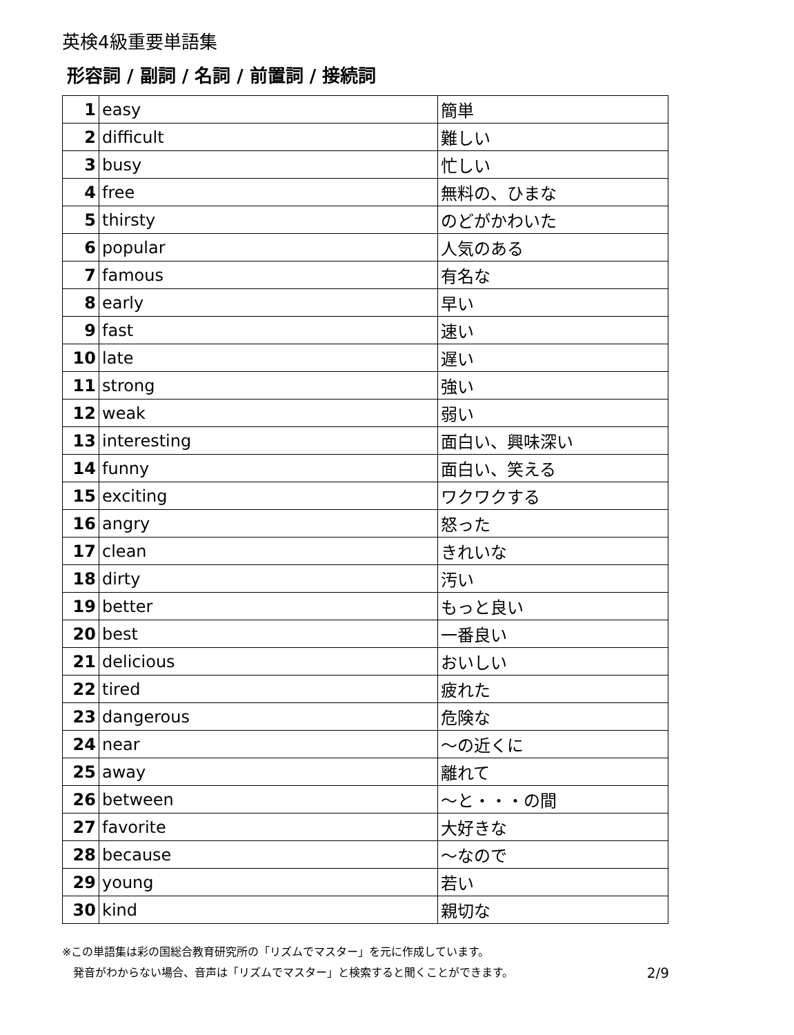英検4級重要単語集
形容詞 / 副詞 / 名詞 / 前置詞 / 接続詞
| 1 | easy | 簡単 |
| 2 | difficult | 難しい |
| 3 | busy | 忙しい |
| 4 | free | 無料の、ひまな |
| 5 | thirsty | のどがかわいた |
| 6 | popular | 人気のある |
| 7 | famous | 有名な |
| 8 | early | 早い |
| 9 | fast | 速い |
| 10 | late | 遅い |
| 11 | strong | 強い |
| 12 | weak | 弱い |
| 13 | interesting | 面白い、興味深い |
| 14 | funny | 面白い、笑える |
| 15 | exciting | ワクワクする |
| 16 | angry | 怒った |
| 17 | clean | きれいな |
| 18 | dirty | 汚い |
| 19 | better | もっと良い |
| 20 | best | 一番良い |
| 21 | delicious | おいしい |
| 22 | tired | 疲れた |
| 23 | dangerous | 危険な |
| 24 | near | ～の近くに |
| 25 | away | 離れて |
| 26 | between | ～と・・・の間 |
| 27 | favorite | 大好きな |
| 28 | because | ～なので |
| 29 | young | 若い |
| 30 | kind | 親切な |
※この単語集は彩の国総合教育研究所の「リズムでマスター」を元に作成しています。
発音がわからない場合、音声は「リズムでマスター」と検索すると聞くことができます。 2/9